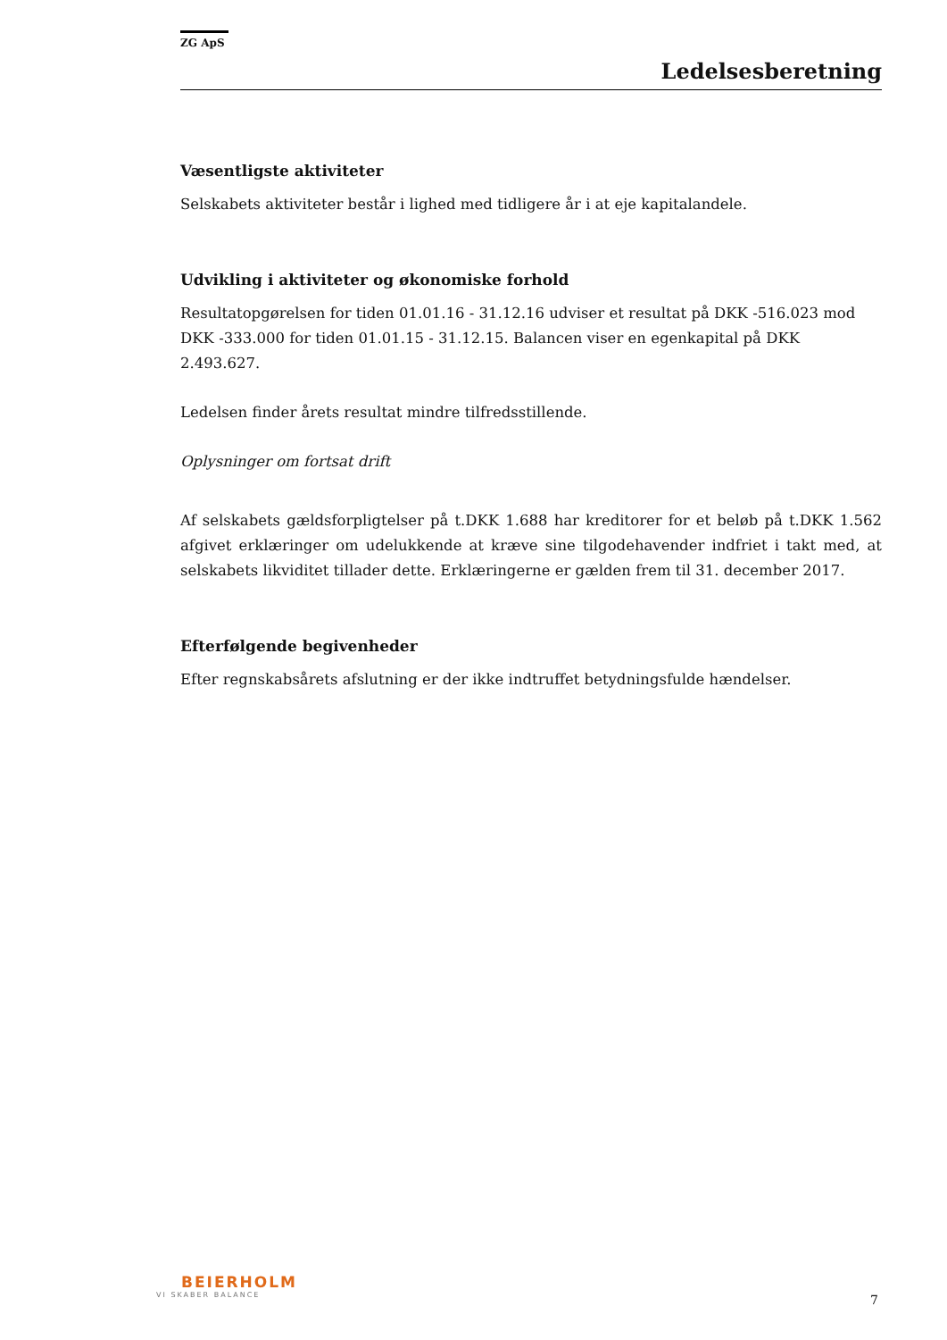ZG ApS
Ledelsesberetning
Væsentligste aktiviteter
Selskabets aktiviteter består i lighed med tidligere år i at eje kapitalandele.
Udvikling i aktiviteter og økonomiske forhold
Resultatopgørelsen for tiden 01.01.16 - 31.12.16 udviser et resultat på DKK -516.023 mod DKK -333.000 for tiden 01.01.15 - 31.12.15. Balancen viser en egenkapital på DKK 2.493.627.
Ledelsen finder årets resultat mindre tilfredsstillende.
Oplysninger om fortsat drift
Af selskabets gældsforpligtelser på t.DKK 1.688 har kreditorer for et beløb på t.DKK 1.562 afgivet erklæringer om udelukkende at kræve sine tilgodehavender indfriet i takt med, at selskabets likviditet tillader dette. Erklæringerne er gælden frem til 31. december 2017.
Efterfølgende begivenheder
Efter regnskabsårets afslutning er der ikke indtruffet betydningsfulde hændelser.
BEIERHOLM
VI SKABER BALANCE
7